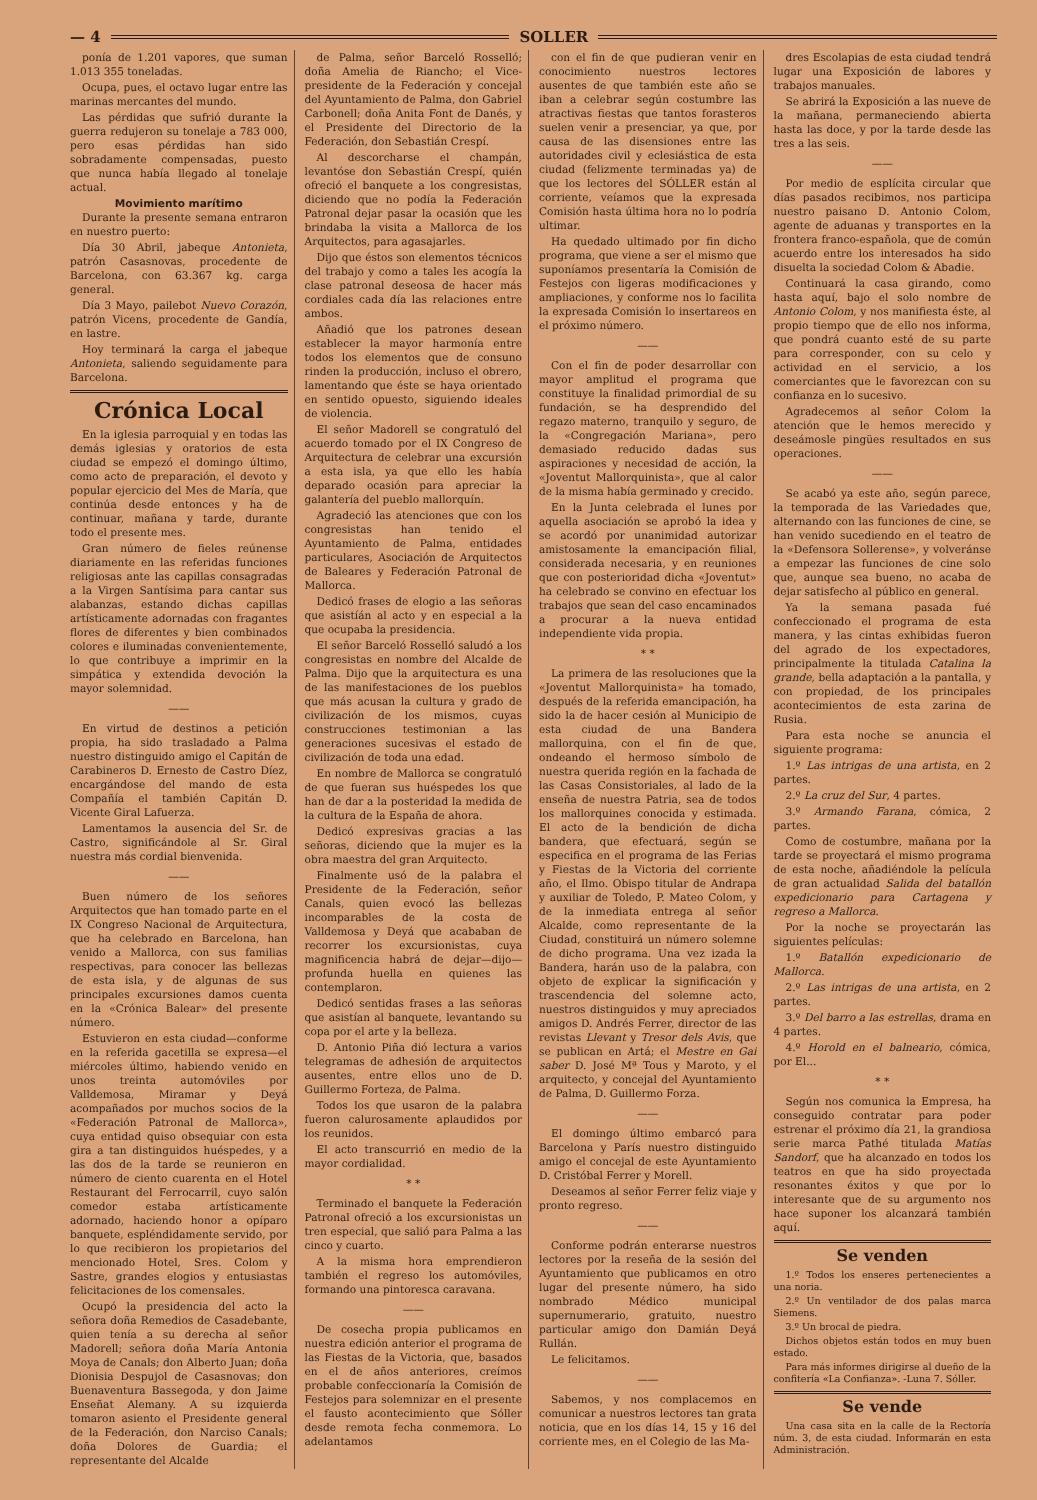— 4 SOLLER
ponía de 1.201 vapores, que suman 1.013 355 toneladas.
Ocupa, pues, el octavo lugar entre las marinas mercantes del mundo.
Las pérdidas que sufrió durante la guerra redujeron su tonelaje a 783 000, pero esas pérdidas han sido sobradamente compensadas, puesto que nunca había llegado al tonelaje actual.
Movimiento marítimo
Durante la presente semana entraron en nuestro puerto:
Día 30 Abril, jabeque Antonieta, patrón Casasnovas, procedente de Barcelona, con 63.367 kg. carga general.
Día 3 Mayo, pailebot Nuevo Corazón, patrón Vicens, procedente de Gandía, en lastre.
Hoy terminará la carga el jabeque Antonieta, saliendo seguidamente para Barcelona.
Crónica Local
En la iglesia parroquial y en todas las demás iglesias y oratorios de esta ciudad se empezó el domingo último, como acto de preparación, el devoto y popular ejercicio del Mes de María, que continúa desde entonces y ha de continuar, mañana y tarde, durante todo el presente mes.
Gran número de fieles reúnense diariamente en las referidas funciones religiosas ante las capillas consagradas a la Virgen Santísima para cantar sus alabanzas, estando dichas capillas artísticamente adornadas con fragantes flores de diferentes y bien combinados colores e iluminadas convenientemente, lo que contribuye a imprimir en la simpática y extendida devoción la mayor solemnidad.
——
En virtud de destinos a petición propia, ha sido trasladado a Palma nuestro distinguido amigo el Capitán de Carabineros D. Ernesto de Castro Díez, encargándose del mando de esta Compañía el también Capitán D. Vicente Giral Lafuerza.
Lamentamos la ausencia del Sr. de Castro, significándole al Sr. Giral nuestra más cordial bienvenida.
——
Buen número de los señores Arquitectos que han tomado parte en el IX Congreso Nacional de Arquitectura, que ha celebrado en Barcelona, han venido a Mallorca, con sus familias respectivas, para conocer las bellezas de esta isla, y de algunas de sus principales excursiones damos cuenta en la «Crónica Balear» del presente número.
Estuvieron en esta ciudad—conforme en la referida gacetilla se expresa—el miércoles último, habiendo venido en unos treinta automóviles por Valldemosa, Miramar y Deyá acompañados por muchos socios de la «Federación Patronal de Mallorca», cuya entidad quiso obsequiar con esta gira a tan distinguidos huéspedes, y a las dos de la tarde se reunieron en número de ciento cuarenta en el Hotel Restaurant del Ferrocarril, cuyo salón comedor estaba artísticamente adornado, haciendo honor a opíparo banquete, espléndidamente servido, por lo que recibieron los propietarios del mencionado Hotel, Sres. Colom y Sastre, grandes elogios y entusiastas felicitaciones de los comensales.
Ocupó la presidencia del acto la señora doña Remedios de Casadebante, quien tenía a su derecha al señor Madorell; señora doña María Antonia Moya de Canals; don Alberto Juan; doña Dionisia Despujol de Casasnovas; don Buenaventura Bassegoda, y don Jaime Enseñat Alemany. A su izquierda tomaron asiento el Presidente general de la Federación, don Narciso Canals; doña Dolores de Guardia; el representante del Alcalde
de Palma, señor Barceló Rosselló; doña Amelia de Riancho; el Vice-presidente de la Federación y concejal del Ayuntamiento de Palma, don Gabriel Carbonell; doña Anita Font de Danés, y el Presidente del Directorio de la Federación, don Sebastián Crespí.
Al descorcharse el champán, levantóse don Sebastián Crespí, quién ofreció el banquete a los congresistas, diciendo que no podía la Federación Patronal dejar pasar la ocasión que les brindaba la visita a Mallorca de los Arquitectos, para agasajarles.
Dijo que éstos son elementos técnicos del trabajo y como a tales les acogía la clase patronal deseosa de hacer más cordiales cada día las relaciones entre ambos.
Añadió que los patrones desean establecer la mayor harmonía entre todos los elementos que de consuno rinden la producción, incluso el obrero, lamentando que éste se haya orientado en sentido opuesto, siguiendo ideales de violencia.
El señor Madorell se congratuló del acuerdo tomado por el IX Congreso de Arquitectura de celebrar una excursión a esta isla, ya que ello les había deparado ocasión para apreciar la galantería del pueblo mallorquín.
Agradeció las atenciones que con los congresistas han tenido el Ayuntamiento de Palma, entidades particulares, Asociación de Arquitectos de Baleares y Federación Patronal de Mallorca.
Dedicó frases de elogio a las señoras que asistíán al acto y en especial a la que ocupaba la presidencia.
El señor Barceló Rosselló saludó a los congresistas en nombre del Alcalde de Palma. Dijo que la arquitectura es una de las manifestaciones de los pueblos que más acusan la cultura y grado de civilización de los mismos, cuyas construcciones testimonian a las generaciones sucesivas el estado de civilización de toda una edad.
En nombre de Mallorca se congratuló de que fueran sus huéspedes los que han de dar a la posteridad la medida de la cultura de la España de ahora.
Dedicó expresivas gracias a las señoras, diciendo que la mujer es la obra maestra del gran Arquitecto.
Finalmente usó de la palabra el Presidente de la Federación, señor Canals, quien evocó las bellezas incomparables de la costa de Valldemosa y Deyá que acababan de recorrer los excursionistas, cuya magnificencia habrá de dejar—dijo—profunda huella en quienes las contemplaron.
Dedicó sentidas frases a las señoras que asistían al banquete, levantando su copa por el arte y la belleza.
D. Antonio Piña dió lectura a varios telegramas de adhesión de arquitectos ausentes, entre ellos uno de D. Guillermo Forteza, de Palma.
Todos los que usaron de la palabra fueron calurosamente aplaudidos por los reunidos.
El acto transcurrió en medio de la mayor cordialidad.
* *
Terminado el banquete la Federación Patronal ofreció a los excursionistas un tren especial, que salió para Palma a las cinco y cuarto.
A la misma hora emprendieron también el regreso los automóviles, formando una pintoresca caravana.
——
De cosecha propia publicamos en nuestra edición anterior el programa de las Fiestas de la Victoria, que, basados en el de años anteriores, creímos probable confeccionaría la Comisión de Festejos para solemnizar en el presente el fausto acontecimiento que Sóller desde remota fecha conmemora. Lo adelantamos
con el fin de que pudieran venir en conocimiento nuestros lectores ausentes de que también este año se iban a celebrar según costumbre las atractivas fiestas que tantos forasteros suelen venir a presenciar, ya que, por causa de las disensiones entre las autoridades civil y eclesiástica de esta ciudad (felizmente terminadas ya) de que los lectores del SÓLLER están al corriente, veíamos que la expresada Comisión hasta última hora no lo podría ultimar.
Ha quedado ultimado por fin dicho programa, que viene a ser el mismo que suponíamos presentaría la Comisión de Festejos con ligeras modificaciones y ampliaciones, y conforme nos lo facilita la expresada Comisión lo insertareos en el próximo número.
——
Con el fin de poder desarrollar con mayor amplitud el programa que constituye la finalidad primordial de su fundación, se ha desprendido del regazo materno, tranquilo y seguro, de la «Congregación Mariana», pero demasiado reducido dadas sus aspiraciones y necesidad de acción, la «Joventut Mallorquinista», que al calor de la misma había germinado y crecido.
En la Junta celebrada el lunes por aquella asociación se aprobó la idea y se acordó por unanimidad autorizar amistosamente la emancipación filial, considerada necesaria, y en reuniones que con posterioridad dicha «Joventut» ha celebrado se convino en efectuar los trabajos que sean del caso encaminados a procurar a la nueva entidad independiente vida propia.
* *
La primera de las resoluciones que la «Joventut Mallorquinista» ha tomado, después de la referida emancipación, ha sido la de hacer cesión al Municipio de esta ciudad de una Bandera mallorquina, con el fin de que, ondeando el hermoso símbolo de nuestra querida región en la fachada de las Casas Consistoriales, al lado de la enseña de nuestra Patria, sea de todos los mallorquines conocida y estimada. El acto de la bendición de dicha bandera, que efectuará, según se especifica en el programa de las Ferias y Fiestas de la Victoria del corriente año, el Ilmo. Obispo titular de Andrapa y auxiliar de Toledo, P. Mateo Colom, y de la inmediata entrega al señor Alcalde, como representante de la Ciudad, constituirá un número solemne de dicho programa. Una vez izada la Bandera, harán uso de la palabra, con objeto de explicar la significación y trascendencia del solemne acto, nuestros distinguidos y muy apreciados amigos D. Andrés Ferrer, director de las revistas Llevant y Tresor dels Avis, que se publican en Artá; el Mestre en Gai saber D. José Mª Tous y Maroto, y el arquitecto, y concejal del Ayuntamiento de Palma, D. Guillermo Forza.
——
El domingo último embarcó para Barcelona y París nuestro distinguido amigo el concejal de este Ayuntamiento D. Cristóbal Ferrer y Morell.
Deseamos al señor Ferrer feliz viaje y pronto regreso.
——
Conforme podrán enterarse nuestros lectores por la reseña de la sesión del Ayuntamiento que publicamos en otro lugar del presente número, ha sido nombrado Médico municipal supernumerario, gratuito, nuestro particular amigo don Damián Deyá Rullán.
Le felicitamos.
——
Sabemos, y nos complacemos en comunicar a nuestros lectores tan grata noticia, que en los días 14, 15 y 16 del corriente mes, en el Colegio de las Ma-
dres Escolapias de esta ciudad tendrá lugar una Exposición de labores y trabajos manuales.
Se abrirá la Exposición a las nueve de la mañana, permaneciendo abierta hasta las doce, y por la tarde desde las tres a las seis.
——
Por medio de esplícita circular que días pasados recibimos, nos participa nuestro paisano D. Antonio Colom, agente de aduanas y transportes en la frontera franco-española, que de común acuerdo entre los interesados ha sido disuelta la sociedad Colom & Abadie.
Continuará la casa girando, como hasta aquí, bajo el solo nombre de Antonio Colom, y nos manifiesta éste, al propio tiempo que de ello nos informa, que pondrá cuanto esté de su parte para corresponder, con su celo y actividad en el servicio, a los comerciantes que le favorezcan con su confianza en lo sucesivo.
Agradecemos al señor Colom la atención que le hemos merecido y deseámosle pingües resultados en sus operaciones.
——
Se acabó ya este año, según parece, la temporada de las Variedades que, alternando con las funciones de cine, se han venido sucediendo en el teatro de la «Defensora Sollerense», y volveránse a empezar las funciones de cine solo que, aunque sea bueno, no acaba de dejar satisfecho al público en general.
Ya la semana pasada fué confeccionado el programa de esta manera, y las cintas exhibidas fueron del agrado de los expectadores, principalmente la titulada Catalina la grande, bella adaptación a la pantalla, y con propiedad, de los principales acontecimientos de esta zarina de Rusia.
Para esta noche se anuncia el siguiente programa:
1.º Las intrigas de una artista, en 2 partes.
2.º La cruz del Sur, 4 partes.
3.º Armando Farana, cómica, 2 partes.
Como de costumbre, mañana por la tarde se proyectará el mismo programa de esta noche, añadiéndole la película de gran actualidad Salida del batallón expedicionario para Cartagena y regreso a Mallorca.
Por la noche se proyectarán las siguientes películas:
1.º Batallón expedicionario de Mallorca.
2.º Las intrigas de una artista, en 2 partes.
3.º Del barro a las estrellas, drama en 4 partes.
4.º Horold en el balneario, cómica, por El...
* *
Según nos comunica la Empresa, ha conseguido contratar para poder estrenar el próximo día 21, la grandiosa serie marca Pathé titulada Matías Sandorf, que ha alcanzado en todos los teatros en que ha sido proyectada resonantes éxitos y que por lo interesante que de su argumento nos hace suponer los alcanzará también aquí.
Se venden
1.º Todos los enseres pertenecientes a una noria.
2.º Un ventilador de dos palas marca Siemens.
3.º Un brocal de piedra.
Dichos objetos están todos en muy buen estado.
Para más informes dirigirse al dueño de la confitería «La Confianza». -Luna 7. Sóller.
Se vende
Una casa sita en la calle de la Rectoría núm. 3, de esta ciudad. Informarán en esta Administración.